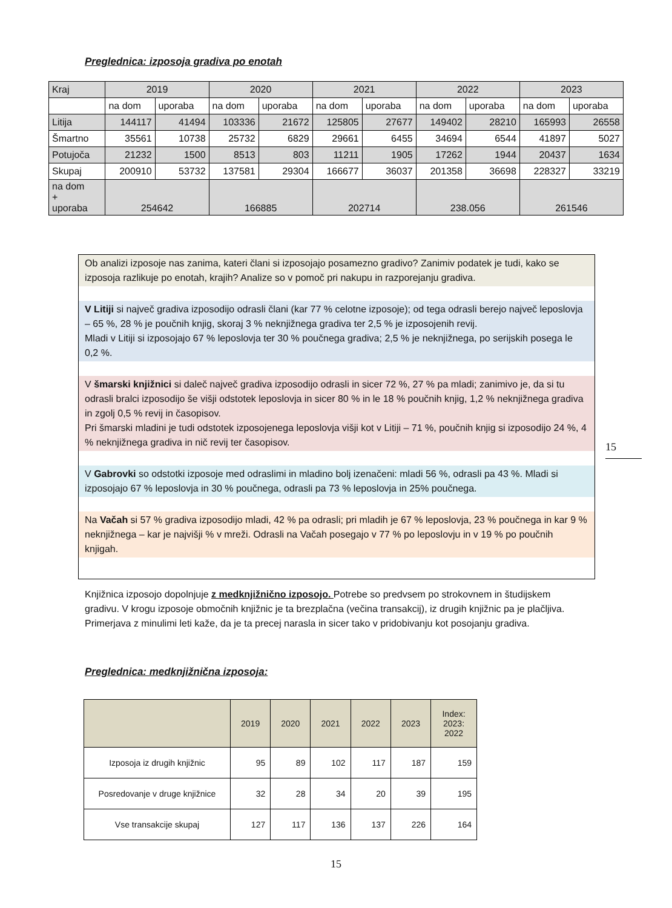Preglednica: izposoja gradiva po enotah
| Kraj | 2019 | | 2020 | | 2021 | | 2022 | | 2023 | |
| | na dom | uporaba | na dom | uporaba | na dom | uporaba | na dom | uporaba | na dom | uporaba |
| Litija | 144117 | 41494 | 103336 | 21672 | 125805 | 27677 | 149402 | 28210 | 165993 | 26558 |
| Šmartno | 35561 | 10738 | 25732 | 6829 | 29661 | 6455 | 34694 | 6544 | 41897 | 5027 |
| Potujoča | 21232 | 1500 | 8513 | 803 | 11211 | 1905 | 17262 | 1944 | 20437 | 1634 |
| Skupaj | 200910 | 53732 | 137581 | 29304 | 166677 | 36037 | 201358 | 36698 | 228327 | 33219 |
| na dom + uporaba | 254642 | | 166885 | | 202714 | | 238.056 | | 261546 | |
Ob analizi izposoje nas zanima, kateri člani si izposojajo posamezno gradivo? Zanimiv podatek je tudi, kako se izposoja razlikuje po enotah, krajih? Analize so v pomoč pri nakupu in razporejanju gradiva.
V Litiji si največ gradiva izposodijo odrasli člani (kar 77 % celotne izposoje); od tega odrasli berejo največ leposlovja – 65 %, 28 % je poučnih knjig, skoraj 3 % neknjižnega gradiva ter 2,5 % je izposojenih revij.
Mladi v Litiji si izposojajo 67 % leposlovja ter 30 % poučnega gradiva; 2,5 % je neknjižnega, po serijskih posega le 0,2 %.
V šmarski knjižnici si daleč največ gradiva izposodijo odrasli in sicer 72 %, 27 % pa mladi; zanimivo je, da si tu odrasli bralci izposodijo še višji odstotek leposlovja in sicer 80 % in le 18 % poučnih knjig, 1,2 % neknjižnega gradiva in zgolj 0,5 % revij in časopisov.
Pri šmarski mladini je tudi odstotek izposojenega leposlovja višji kot v Litiji – 71 %, poučnih knjig si izposodijo 24 %, 4 % neknjižnega gradiva in nič revij ter časopisov.
V Gabrovki so odstotki izposoje med odraslimi in mladino bolj izenačeni: mladi 56 %, odrasli pa 43 %. Mladi si izposojajo 67 % leposlovja in 30 % poučnega, odrasli pa 73 % leposlovja in 25% poučnega.
Na Vačah si 57 % gradiva izposodijo mladi, 42 % pa odrasli; pri mladih je 67 % leposlovja, 23 % poučnega in kar 9 % neknjižnega – kar je najvišji % v mreži. Odrasli na Vačah posegajo v 77 % po leposlovju in v 19 % po poučnih knjigah.
15
Knjižnica izposojo dopolnjuje z medknjižnično izposojo. Potrebe so predvsem po strokovnem in študijskem gradivu. V krogu izposoje območnih knjižnic je ta brezplačna (večina transakcij), iz drugih knjižnic pa je plačljiva. Primerjava z minulimi leti kaže, da je ta precej narasla in sicer tako v pridobivanju kot posojanju gradiva.
Preglednica: medknjižnična izposoja:
| | 2019 | 2020 | 2021 | 2022 | 2023 | Index: 2023: 2022 |
| Izposoja iz drugih knjižnic | 95 | 89 | 102 | 117 | 187 | 159 |
| Posredovanje v druge knjižnice | 32 | 28 | 34 | 20 | 39 | 195 |
| Vse transakcije skupaj | 127 | 117 | 136 | 137 | 226 | 164 |
15